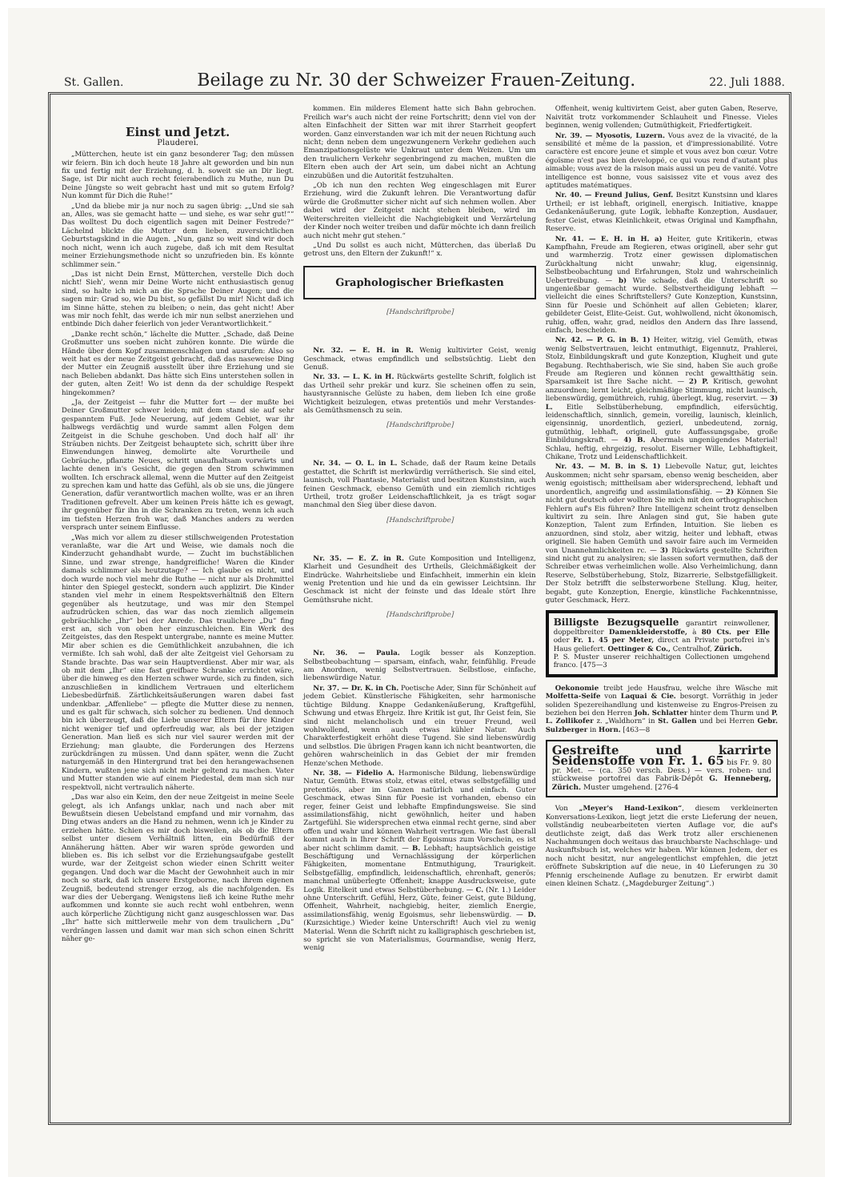St. Gallen. Beilage zu Nr. 30 der Schweizer Frauen-Zeitung. 22. Juli 1888.
Einst und Jetzt.
Plauderei.
„Mütterchen, heute ist ein ganz besonderer Tag; den müssen wir feiern. Bin ich doch heute 18 Jahre alt geworden und bin nun fix und fertig mit der Erziehung, d. h. soweit sie an Dir liegt. Sage, ist Dir nicht auch recht feierabendlich zu Muthe, nun Du Deine Jüngste so weit gebracht hast und mit so gutem Erfolg? Nun kommt für Dich die Ruhe!“
„Und da bliebe mir ja nur noch zu sagen übrig: „„Und sie sah an, Alles, was sie gemacht hatte — und siehe, es war sehr gut!““ Das wolltest Du doch eigentlich sagen mit Deiner Festrede?“ Lächelnd blickte die Mutter dem lieben, zuversichtlichen Geburtstagskind in die Augen. „Nun, ganz so weit sind wir doch noch nicht, wenn ich auch zugebe, daß ich mit dem Resultat meiner Erziehungsmethode nicht so unzufrieden bin. Es könnte schlimmer sein.“
„Das ist nicht Dein Ernst, Mütterchen, verstelle Dich doch nicht! Sieh', wenn mir Deine Worte nicht enthusiastisch genug sind, so halte ich mich an die Sprache Deiner Augen; und die sagen mir: Grad so, wie Du bist, so gefällst Du mir! Nicht daß ich im Sinne hätte, stehen zu bleiben; o nein, das geht nicht! Aber was mir noch fehlt, das werde ich mir nun selbst anerziehen und entbinde Dich daher feierlich von jeder Verantwortlichkeit.“
„Danke recht schön,“ lächelte die Mutter. „Schade, daß Deine Großmutter uns soeben nicht zuhören konnte. Die würde die Hände über dem Kopf zusammenschlagen und ausrufen: Also so weit hat es der neue Zeitgeist gebracht, daß das naseweise Ding der Mutter ein Zeugniß ausstellt über ihre Erziehung und sie nach Belieben abdankt. Das hätte sich Eins unterstehen sollen in der guten, alten Zeit! Wo ist denn da der schuldige Respekt hingekommen?
„Ja, der Zeitgeist — fuhr die Mutter fort — der mußte bei Deiner Großmutter schwer leiden; mit dem stand sie auf sehr gespanntem Fuß. Jede Neuerung, auf jedem Gebiet, war ihr halbwegs verdächtig und wurde sammt allen Folgen dem Zeitgeist in die Schuhe geschoben. Und doch half all' ihr Sträuben nichts. Der Zeitgeist behauptete sich, schritt über ihre Einwendungen hinweg, demolirte alte Vorurtheile und Gebräuche, pflanzte Neues, schritt unaufhaltsam vorwärts und lachte denen in's Gesicht, die gegen den Strom schwimmen wollten. Ich erschrack allemal, wenn die Mutter auf den Zeitgeist zu sprechen kam und hatte das Gefühl, als ob sie uns, die jüngere Generation, dafür verantwortlich machen wollte, was er an ihren Traditionen gefrevelt. Aber um keinen Preis hätte ich es gewagt, ihr gegenüber für ihn in die Schranken zu treten, wenn ich auch im tiefsten Herzen froh war, daß Manches anders zu werden versprach unter seinem Einflusse.
„Was mich vor allem zu dieser stillschweigenden Protestation veranlaßte, war die Art und Weise, wie damals noch die Kinderzucht gehandhabt wurde, — Zucht im buchstäblichen Sinne, und zwar strenge, handgreifliche! Waren die Kinder damals schlimmer als heutzutage? — Ich glaube es nicht, und doch wurde noch viel mehr die Ruthe — nicht nur als Drohmittel hinter den Spiegel gesteckt, sondern auch applizirt. Die Kinder standen viel mehr in einem Respektsverhältniß den Eltern gegenüber als heutzutage, und was mir den Stempel aufzudrücken schien, das war das noch ziemlich allgemein gebräuchliche „Ihr“ bei der Anrede. Das traulichere „Du“ fing erst an, sich von oben her einzuschleichen. Ein Werk des Zeitgeistes, das den Respekt untergrabe, nannte es meine Mutter. Mir aber schien es die Gemüthlichkeit anzubahnen, die ich vermißte. Ich sah wohl, daß der alte Zeitgeist viel Gehorsam zu Stande brachte. Das war sein Hauptverdienst. Aber mir war, als ob mit dem „Ihr“ eine fast greifbare Schranke errichtet wäre, über die hinweg es den Herzen schwer wurde, sich zu finden, sich anzuschließen in kindlichem Vertrauen und elterlichem Liebesbedürfniß. Zärtlichkeitsäußerungen waren dabei fast undenkbar. „Affenliebe“ — pflegte die Mutter diese zu nennen, und es galt für schwach, sich solcher zu bedienen. Und dennoch bin ich überzeugt, daß die Liebe unserer Eltern für ihre Kinder nicht weniger tief und opferfreudig war, als bei der jetzigen Generation. Man ließ es sich nur viel saurer werden mit der Erziehung; man glaubte, die Forderungen des Herzens zurückdrängen zu müssen. Und dann später, wenn die Zucht naturgemäß in den Hintergrund trat bei den herangewachsenen Kindern, wußten jene sich nicht mehr geltend zu machen. Vater und Mutter standen wie auf einem Piedestal, dem man sich nur respektvoll, nicht vertraulich näherte.
„Das war also ein Keim, den der neue Zeitgeist in meine Seele gelegt, als ich Anfangs unklar, nach und nach aber mit Bewußtsein diesen Uebelstand empfand und mir vornahm, das Ding etwas anders an die Hand zu nehmen, wenn ich je Kinder zu erziehen hätte. Schien es mir doch bisweilen, als ob die Eltern selbst unter diesem Verhältniß litten, ein Bedürfniß der Annäherung hätten. Aber wir waren spröde geworden und blieben es. Bis ich selbst vor die Erziehungsaufgabe gestellt wurde, war der Zeitgeist schon wieder einen Schritt weiter gegangen. Und doch war die Macht der Gewohnheit auch in mir noch so stark, daß ich unsere Erstgeborne, nach ihrem eigenen Zeugniß, bedeutend strenger erzog, als die nachfolgenden. Es war dies der Uebergang. Wenigstens ließ ich keine Ruthe mehr aufkommen und konnte sie auch recht wohl entbehren, wenn auch körperliche Züchtigung nicht ganz ausgeschlossen war. Das „Ihr“ hatte sich mittlerweile mehr von dem traulichern „Du“ verdrängen lassen und damit war man sich schon einen Schritt näher ge-
kommen. Ein milderes Element hatte sich Bahn gebrochen. Freilich war's auch nicht der reine Fortschritt; denn viel von der alten Einfachheit der Sitten war mit ihrer Starrheit geopfert worden. Ganz einverstanden war ich mit der neuen Richtung auch nicht; denn neben dem ungezwungenern Verkehr gediehen auch Emanzipationsgelüste wie Unkraut unter dem Weizen. Um um den traulichern Verkehr segenbringend zu machen, mußten die Eltern eben auch der Art sein, um dabei nicht an Achtung einzubüßen und die Autorität festzuhalten.
„Ob ich nun den rechten Weg eingeschlagen mit Eurer Erziehung, wird die Zukunft lehren. Die Verantwortung dafür würde die Großmutter sicher nicht auf sich nehmen wollen. Aber dabei wird der Zeitgeist nicht stehen bleiben, wird im Weiterschreiten vielleicht die Nachgiebigkeit und Verzärtelung der Kinder noch weiter treiben und dafür möchte ich dann freilich auch nicht mehr gut stehen.“
„Und Du sollst es auch nicht, Mütterchen, das überlaß Du getrost uns, den Eltern der Zukunft!“ x.
Graphologischer Briefkasten
[Handschriftprobe]
Nr. 32. — E. H. in R. Wenig kultivirter Geist, wenig Geschmack, etwas empfindlich und selbstsüchtig. Liebt den Genuß.
Nr. 33. — L. K. in H. Rückwärts gestellte Schrift, folglich ist das Urtheil sehr prekär und kurz. Sie scheinen offen zu sein, haustyrannische Gelüste zu haben, dem lieben Ich eine große Wichtigkeit beizulegen, etwas pretentiös und mehr Verstandes- als Gemüthsmensch zu sein.
[Handschriftprobe]
Nr. 34. — O. L. in L. Schade, daß der Raum keine Details gestattet, die Schrift ist merkwürdig verrätherisch. Sie sind eitel, launisch, voll Phantasie, Materialist und besitzen Kunstsinn, auch feinen Geschmack, ebenso Gemüth und ein ziemlich richtiges Urtheil, trotz großer Leidenschaftlichkeit, ja es trägt sogar manchmal den Sieg über diese davon.
[Handschriftprobe]
Nr. 35. — E. Z. in R. Gute Komposition und Intelligenz, Klarheit und Gesundheit des Urtheils, Gleichmäßigkeit der Eindrücke. Wahrheitsliebe und Einfachheit, immerhin ein klein wenig Pretention und hie und da ein gewisser Leichtsinn. Ihr Geschmack ist nicht der feinste und das Ideale stört Ihre Gemüthsruhe nicht.
[Handschriftprobe]
Nr. 36. — Paula. Logik besser als Konzeption. Selbstbeobachtung — sparsam, einfach, wahr, feinfühlig. Freude am Anordnen, wenig Selbstvertrauen. Selbstlose, einfache, liebenswürdige Natur.
Nr. 37. — Dr. K. in Ch. Poetische Ader, Sinn für Schönheit auf jedem Gebiet. Künstlerische Fähigkeiten, sehr harmonische tüchtige Bildung. Knappe Gedankenäußerung, Kraftgefühl, Schwung und etwas Ehrgeiz. Ihre Kritik ist gut, Ihr Geist fein, Sie sind nicht melancholisch und ein treuer Freund, weil wohlwollend, wenn auch etwas kühler Natur. Auch Charakterfestigkeit erhöht diese Tugend. Sie sind liebenswürdig und selbstlos. Die übrigen Fragen kann ich nicht beantworten, die gehören wahrscheinlich in das Gebiet der mir fremden Henze'schen Methode.
Nr. 38. — Fidelio A. Harmonische Bildung, liebenswürdige Natur, Gemüth. Etwas stolz, etwas eitel, etwas selbstgefällig und pretentiös, aber im Ganzen natürlich und einfach. Guter Geschmack, etwas Sinn für Poesie ist vorhanden, ebenso ein reger, feiner Geist und lebhafte Empfindungsweise. Sie sind assimilationsfähig, nicht gewöhnlich, heiter und haben Zartgefühl. Sie widersprechen etwa einmal recht gerne, sind aber offen und wahr und können Wahrheit vertragen. Wie fast überall kommt auch in Ihrer Schrift der Egoismus zum Vorschein, es ist aber nicht schlimm damit. — B. Lebhaft; hauptsächlich geistige Beschäftigung und Vernachlässigung der körperlichen Fähigkeiten, momentane Entmuthigung, Traurigkeit. Selbstgefällig, empfindlich, leidenschaftlich, ehrenhaft, generös; manchmal unüberlegte Offenheit; knappe Ausdrucksweise, gute Logik. Eitelkeit und etwas Selbstüberhebung. — C. (Nr. 1.) Leider ohne Unterschrift. Gefühl, Herz, Güte, feiner Geist, gute Bildung, Offenheit, Wahrheit, nachgiebig, heiter, ziemlich Energie, assimilationsfähig, wenig Egoismus, sehr liebenswürdig. — D. (Kurzsichtige.) Wieder keine Unterschrift! Auch viel zu wenig Material. Wenn die Schrift nicht zu kalligraphisch geschrieben ist, so spricht sie von Materialismus, Gourmandise, wenig Herz, wenig
Offenheit, wenig kultivirtem Geist, aber guten Gaben, Reserve, Naivität trotz vorkommender Schlauheit und Finesse. Vieles beginnen, wenig vollenden; Gutmüthigkeit, Friedfertigkeit.
Nr. 39. — Myosotis, Luzern. Vous avez de la vivacité, de la sensibilité et même de la passion, et d'impressionabilité. Votre caractère est encore jeune et simple et vous avez bon cœur. Votre égoïsme n'est pas bien developpé, ce qui vous rend d'autant plus aimable; vous avez de la raison mais aussi un peu de vanité. Votre intelligence est bonne, vous saisissez vite et vous avez des aptitudes matématiques.
Nr. 40. — Freund Julius, Genf. Besitzt Kunstsinn und klares Urtheil; er ist lebhaft, originell, energisch. Initiative, knappe Gedankenäußerung, gute Logik, lebhafte Konzeption, Ausdauer, fester Geist, etwas Kleinlichkeit, etwas Original und Kampfhahn, Reserve.
Nr. 41. — E. H. in H. a) Heiter, gute Kritikerin, etwas Kampfhahn, Freude am Regieren, etwas originell, aber sehr gut und warmherzig. Trotz einer gewissen diplomatischen Zurückhaltung nicht unwahr; klug, eigensinnig, Selbstbeobachtung und Erfahrungen, Stolz und wahrscheinlich Uebertreibung. — b) Wie schade, daß die Unterschrift so ungenießbar gemacht wurde. Selbstvertheidigung lebhaft — vielleicht die eines Schriftstellers? Gute Konzeption, Kunstsinn, Sinn für Poesie und Schönheit auf allen Gebieten; klarer, gebildeter Geist, Elite-Geist. Gut, wohlwollend, nicht ökonomisch, ruhig, offen, wahr, grad, neidlos den Andern das Ihre lassend, einfach, bescheiden.
Nr. 42. — P. G. in B. 1) Heiter, witzig, viel Gemüth, etwas wenig Selbstvertrauen, leicht entmuthigt, Eigennutz, Prahlerei, Stolz, Einbildungskraft und gute Konzeption, Klugheit und gute Begabung. Rechthaberisch, wie Sie sind, haben Sie auch große Freude am Regieren und können recht gewaltthätig sein. Sparsamkeit ist Ihre Sache nicht. — 2) P. Kritisch, gewohnt anzuordnen; lernt leicht, gleichmäßige Stimmung, nicht launisch, liebenswürdig, gemüthreich, ruhig, überlegt, klug, reservirt. — 3) L. Eitle Selbstüberhebung, empfindlich, eifersüchtig, leidenschaftlich, sinnlich, gemein, voreilig, launisch, kleinlich, eigensinnig, unordentlich, gezierl, unbedeutend, zornig, gutmüthig, lebhaft, originell, gute Auffassungsgabe, große Einbildungskraft. — 4) B. Abermals ungenügendes Material! Schlau, heftig, ehrgeizig, resolut. Eiserner Wille, Lebhaftigkeit, Chikane, Trotz und Leidenschaftlichkeit.
Nr. 43. — M. B. in S. 1) Liebevolle Natur, gut, leichtes Auskommen; nicht sehr sparsam, ebenso wenig bescheiden, aber wenig egoistisch; mittheilsam aber widersprechend, lebhaft und unordentlich, angreifig und assimilationsfähig. — 2) Können Sie nicht gut deutsch oder wollten Sie mich mit den orthographischen Fehlern auf's Eis führen? Ihre Intelligenz scheint trotz denselben kultivirt zu sein. Ihre Anlagen sind gut, Sie haben gute Konzeption, Talent zum Erfinden, Intuition. Sie lieben es anzuordnen, sind stolz, aber witzig, heiter und lebhaft, etwas originell. Sie haben Gemüth und savoir faire auch im Vermeiden von Unannehmlichkeiten rc. — 3) Rückwärts gestellte Schriften sind nicht gut zu analysiren; sie lassen sofort vermuthen, daß der Schreiber etwas verheimlichen wolle. Also Verheimlichung, dann Reserve, Selbstüberhebung, Stolz, Bizarrerie, Selbstgefälligkeit. Der Stolz betrifft die selbsterworbene Stellung. Klug, heiter, begabt, gute Konzeption, Energie, künstliche Fachkenntnisse, guter Geschmack, Herz.
Billigste Bezugsquelle garantirt reinwollener, doppeltbreiter Damenkleiderstoffe, à 80 Cts. per Elle oder Fr. 1. 45 per Meter, direct an Private portofrei in's Haus geliefert. Oettinger & Co., Centralhof, Zürich.
P. S. Muster unserer reichhaltigen Collectionen umgehend franco. [475—3
Oekonomie treibt jede Hausfrau, welche ihre Wäsche mit Molfetta-Seife von Laquai & Cie. besorgt. Vorräthig in jeder soliden Spezereihandlung und kistenweise zu Engros-Preisen zu beziehen bei den Herren Joh. Schlatter hinter dem Thurm und P. L. Zollikofer z. „Waldhorn“ in St. Gallen und bei Herren Gebr. Sulzberger in Horn. [463—8
Gestreifte und karrirte Seidenstoffe von Fr. 1. 65 bis Fr. 9. 80 pr. Met. — (ca. 350 versch. Dess.) — vers. roben- und stückweise portofrei das Fabrik-Dépôt G. Henneberg, Zürich. Muster umgehend. [276-4
Von „Meyer's Hand-Lexikon“, diesem verkleinerten Konversations-Lexikon, liegt jetzt die erste Lieferung der neuen, vollständig neubearbeiteten vierten Auflage vor, die auf's deutlichste zeigt, daß das Werk trotz aller erschienenen Nachahmungen doch weitaus das brauchbarste Nachschlage- und Auskunftsbuch ist, welches wir haben. Wir können Jedem, der es noch nicht besitzt, nur angelegentlichst empfehlen, die jetzt eröffnete Subskription auf die neue, in 40 Lieferungen zu 30 Pfennig erscheinende Auflage zu benutzen. Er erwirbt damit einen kleinen Schatz. („Magdeburger Zeitung“.)